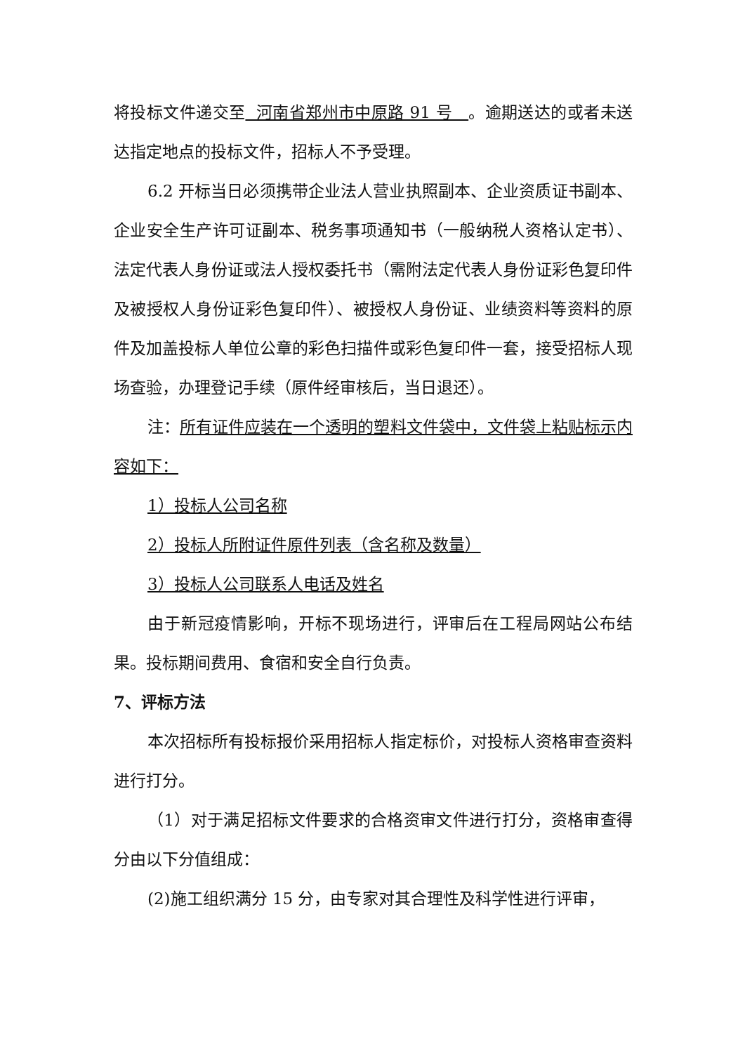将投标文件递交至 河南省郑州市中原路 91 号 。逾期送达的或者未送达指定地点的投标文件，招标人不予受理。
6.2 开标当日必须携带企业法人营业执照副本、企业资质证书副本、企业安全生产许可证副本、税务事项通知书（一般纳税人资格认定书）、法定代表人身份证或法人授权委托书（需附法定代表人身份证彩色复印件及被授权人身份证彩色复印件）、被授权人身份证、业绩资料等资料的原件及加盖投标人单位公章的彩色扫描件或彩色复印件一套，接受招标人现场查验，办理登记手续（原件经审核后，当日退还）。
注：所有证件应装在一个透明的塑料文件袋中，文件袋上粘贴标示内容如下：
1）投标人公司名称
2）投标人所附证件原件列表（含名称及数量）
3）投标人公司联系人电话及姓名
由于新冠疫情影响，开标不现场进行，评审后在工程局网站公布结果。投标期间费用、食宿和安全自行负责。
7、评标方法
本次招标所有投标报价采用招标人指定标价，对投标人资格审查资料进行打分。
（1）对于满足招标文件要求的合格资审文件进行打分，资格审查得分由以下分值组成：
(2)施工组织满分 15 分，由专家对其合理性及科学性进行评审，